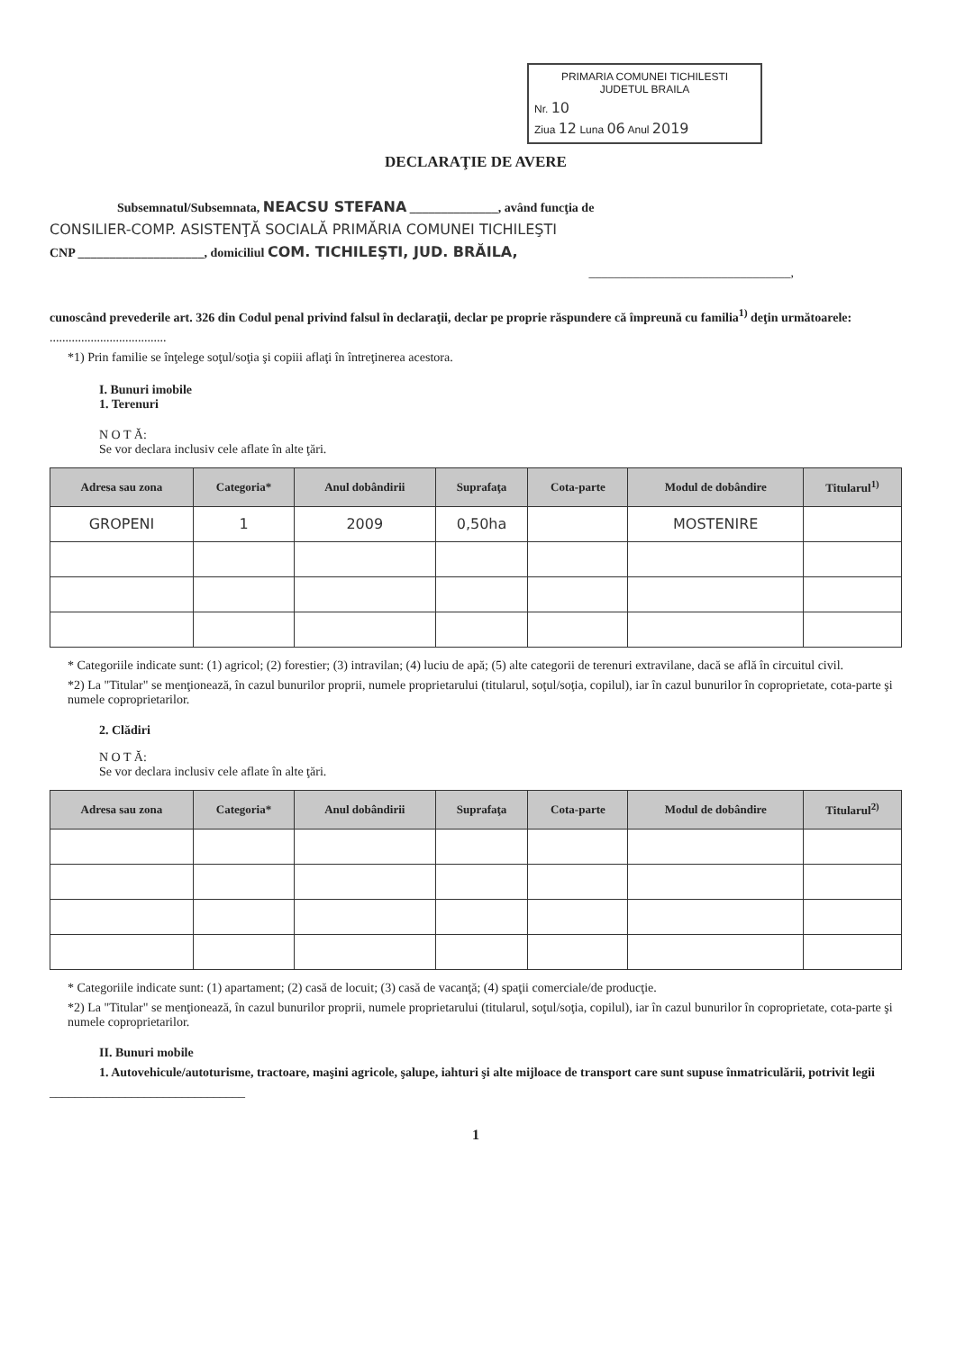PRIMARIA COMUNEI TICHILESTI
JUDETUL BRAILA
Nr. 10
Ziua 12 Luna 06 Anul 2019
DECLARAŢIE DE AVERE
Subsemnatul/Subsemnata, NEACSU STEFANA ______________, având funcţia de
CONSILIER-COMP. ASISTENŢĂ SOCIALĂ PRIMĂRIA COMUNEI TICHILEŞTI
CNP ____________________, domiciliul COM. TICHILEŞTI, JUD. BRĂILA,
________________________________,
cunoscând prevederile art. 326 din Codul penal privind falsul în declaraţii, declar pe proprie răspundere că împreună cu familia<sup>1)</sup> deţin următoarele:
.....................................
*1) Prin familie se înţelege soţul/soţia şi copiii aflaţi în întreţinerea acestora.
I. Bunuri imobile
1. Terenuri
N O T Ă:
Se vor declara inclusiv cele aflate în alte ţări.
| Adresa sau zona | Categoria* | Anul dobândirii | Suprafaţa | Cota-parte | Modul de dobândire | Titularul<sup>1)</sup> |
| --- | --- | --- | --- | --- | --- | --- |
| GROPENI | 1 | 2009 | 0,50ha | | MOSTENIRE | |
* Categoriile indicate sunt: (1) agricol; (2) forestier; (3) intravilan; (4) luciu de apă; (5) alte categorii de terenuri extravilane, dacă se află în circuitul civil.
*2) La "Titular" se menţionează, în cazul bunurilor proprii, numele proprietarului (titularul, soţul/soţia, copilul), iar în cazul bunurilor în coproprietate, cota-parte şi numele coproprietarilor.
2. Clădiri
N O T Ă:
Se vor declara inclusiv cele aflate în alte ţări.
| Adresa sau zona | Categoria* | Anul dobândirii | Suprafaţa | Cota-parte | Modul de dobândire | Titularul<sup>2)</sup> |
| --- | --- | --- | --- | --- | --- | --- |
* Categoriile indicate sunt: (1) apartament; (2) casă de locuit; (3) casă de vacanţă; (4) spaţii comerciale/de producţie.
*2) La "Titular" se menţionează, în cazul bunurilor proprii, numele proprietarului (titularul, soţul/soţia, copilul), iar în cazul bunurilor în coproprietate, cota-parte şi numele coproprietarilor.
II. Bunuri mobile
1. Autovehicule/autoturisme, tractoare, maşini agricole, şalupe, iahturi şi alte mijloace de transport care sunt supuse înmatriculării, potrivit legii
_______________________________
1